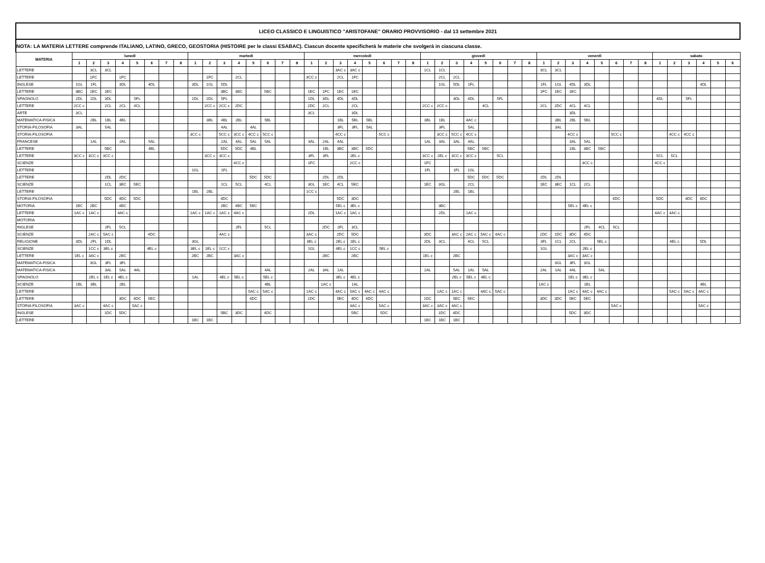| LICEO CLASSICO E LINGUISTICO "ARISTOFANE" ORARIO PROVVISORIO - dal 13 settembre 2021 | | | | | | | | | | | | | | | | | | | | | | | | | | | | | | | | | | | | | | | | | | | | | | |
| --- | --- | --- | --- | --- | --- | --- | --- | --- | --- | --- | --- | --- | --- | --- | --- | --- | --- | --- | --- | --- | --- | --- | --- | --- | --- | --- | --- | --- | --- | --- | --- | --- | --- | --- | --- | --- | --- | --- | --- | --- | --- | --- | --- | --- | --- | --- |
| NOTA: LA MATERIA LETTERE comprende ITALIANO, LATINO, GRECO, GEOSTORIA (HISTOIRE per le classi ESABAC). Ciascun docente specificherà le materie che svolgerà in ciascuna classe. | | | | | | | | | | | | | | | | | | | | | | | | | | | | | | | | | | | | | | | | | | | | | | |
| MATERIA | lunedì | | | | | | | | martedì | | | | | | | | mercoledì | | | | | | | | giovedì | | | | | | | | venerdì | | | | | | | | sabato | | | | | |
| | 1 | 2 | 3 | 4 | 5 | 6 | 7 | 8 | 1 | 2 | 3 | 4 | 5 | 6 | 7 | 8 | 1 | 2 | 3 | 4 | 5 | 6 | 7 | 8 | 1 | 2 | 3 | 4 | 5 | 6 | 7 | 8 | 1 | 2 | 3 | 4 | 5 | 6 | 7 | 8 | 1 | 2 | 3 | 4 | 5 | 6 |
| LETTERE | | 3CL | 3CL | | | | | | | | | | | | | | | | 3AC c | 3AC c | | | | | 1CL | 1CL | | | | | | | 3CL | 3CL | | | | | | | | | | | | |
| LETTERE | | 1FC | | 1FC | | | | | | 1FC | | 2CL | | | | | 3CC c | | 2CL | 1FC | | | | | | 2CL | 2CL | | | | | | | | | | | | | | | | | | | |
| INGLESE | 1GL | 1FL | | 3DL | | 4DL | | | 3DL | 1GL | 5DL | | | | | | | | | | | | | | | 1GL | 5DL | 1FL | | | | | 1FL | 1GL | 4DL | 3DL | | | | | | | | 4DL | | |
| LETTERE | 3BC | 1EC | 1EC | | | | | | | | 3BC | 3BC | | 5BC | | | 1EC | 1FC | 1EC | 1EC | | | | | | | | | | | | | 1FC | 1EC | 1EC | | | | | | | | | | | |
| SPAGNOLO | 2DL | 1DL | 3DL | | 5FL | | | | 1DL | 2DL | 5FL | | | | | | 1DL | 3DL | 4DL | 4DL | | | | | | | 3DL | 4DL | | 5FL | | | | | | | | | | | 4DL | | 5FL | | | |
| LETTERE | 2CC c | | 2CL | 2CL | 4CL | | | | | 2CC c | 2CC c | 2DC | | | | | 2DC | 2CL | | 2CL | | | | | 2CC c | 2CC c | | | 4CL | | | | 2CL | 2DC | 4CL | 4CL | | | | | | | | | | |
| ARTE | 3CL | | | | | | | | | | | | | | | | 3CL | | | 3DL | | | | | | | | | | | | | | | 3DL | | | | | | | | | | | |
| MATEMATICA-FISICA | | 2BL | 1BL | 4BL | | | | | | 3BL | 4BL | 2BL | | 5BL | | | | | 1BL | 5BL | 5BL | | | | 3BL | 1BL | | 4AC c | | | | | | 3BL | 2BL | 5BL | | | | | | | | | | |
| STORIA-FILOSOFIA | 3AL | | 5AL | | | | | | | | 4AL | | 4AL | | | | | | 3FL | 3FL | 5AL | | | | | 3FL | | 5AL | | | | | | 3AL | | | | | | | | | | | | |
| STORIA-FILOSOFIA | | | | | | | | | 3CC c | | 5CC c | 3CC c | 4CC c | 5CC c | | | | | 4CC c | | | 5CC c | | | | 3CC c | 5CC c | 4CC c | | | | | | | 4CC c | | | 5CC c | | | | 4CC c | 4CC c | | | |
| FRANCESE | | 1AL | | 2AL | | 5AL | | | | | 2AL | 4AL | 5AL | 5AL | | | 3AL | 2AL | 4AL | | | | | | 1AL | 3AL | 3AL | 4AL | | | | | | | 3AL | 5AL | | | | | | | | | | |
| LETTERE | | | 5BC | | | 4BL | | | | | 5DC | 5DC | 4BL | | | | | 1BL | 3BC | 3BC | 5DC | | | | | | | 5BC | 5BC | | | | | | 1BL | 3BC | 5BC | | | | | | | | | |
| LETTERE | 3CC c | 3CC c | 3CC c | | | | | | | 3CC c | 3CC c | | | | | | 3FL | 3FL | | 2EL c | | | | | 3CC c | 2EL c | 3CC c | 3CC c | | 5CL | | | | | | | | | | | 5CL | 5CL | | | | |
| SCIENZE | | | | | | | | | | | | 4CC c | | | | | 1FC | | | 2CC c | | | | | 1FC | | | | | | | | | | | 3CC c | | | | | 4CC c | | | | | |
| LETTERE | | | | | | | | | 1GL | | 1FL | | | | | | | | | | | | | | 1FL | | 1FL | 1GL | | | | | | | | | | | | | | | | | | |
| LETTERE | | | 2DL | 2DC | | | | | | | | | 5DC | 5DC | | | | 2DL | 2DL | | | | | | | | | 5DC | 5DC | 5DC | | | 2DL | 2DL | | | | | | | | | | | | |
| SCIENZE | | | 1CL | 3EC | 5EC | | | | | | 1CL | 5CL | | 4CL | | | 3GL | 1EC | 4CL | 5EC | | | | | 1EC | 3GL | | 2CL | | | | | 1EC | 3EC | 1CL | 2CL | | | | | | | | | | |
| LETTERE | | | | | | | | | 1BL | 2BL | | | | | | | 1CC c | | | | | | | | | | 2BL | 1BL | | | | | | | | | | | | | | | | | | |
| STORIA-FILOSOFIA | | | 5DC | 4DC | 5DC | | | | | | 4DC | | | | | | | | 5DC | 3DC | | | | | | | | | | | | | | | | | | 4DC | | | 5DC | | 4DC | 4DC | | |
| MOTORIA | 1BC | 2BC | | 4BC | | | | | | | 2BC | 4BC | 5BC | | | | | | 5EL c | 3EL c | | | | | | 3BC | | | | | | | | | 5EL c | 4EL c | | | | | | | | | | |
| LETTERE | 1AC c | 1AC c | | 4AC c | | | | | 1AC c | 1AC c | 1AC c | 4AC c | | | | | 2DL | | 1AC c | 1AC c | | | | | | 2DL | | 1AC c | | | | | | | | | | | | | 4AC c | 4AC c | | | | |
| MOTORIA | | | | | | | | | | | | | | | | | | | | | | | | | | | | | | | | | | | | | | | | | | | | | | |
| INGLESE | | | 2FL | 5CL | | | | | | | | 2FL | | 5CL | | | | 2DC | 2FL | 3CL | | | | | | | | | | | | | | | | 2FL | 4CL | 5CL | | | | | | | | |
| SCIENZE | | 2AC c | 5AC c | | | 4DC | | | | | 4AC c | | | | | | 3AC c | | 2DC | 5DC | | | | | 3DC | | 3AC c | 2AC c | 5AC c | 4AC c | | | 2DC | 1DC | 3DC | 4DC | | | | | | | | | | |
| RELIGIONE | 3DL | 2FL | 1DL | | | | | | 3GL | | | | | | | | 3EL c | | 2EL c | 1EL c | | | | | 2DL | 3CL | | 4CL | 5CL | | | | 3FL | 1CL | 2CL | | 5EL c | | | | | 4EL c | | 5DL | | |
| SCIENZE | | 1CC c | 3EL c | | | 4EL c | | | 3EL c | 1EL c | 1CC c | | | | | | 1GL | | 4EL c | 1CC c | | 5EL c | | | | | | | | | | | 1GL | | | 2EL c | | | | | | | | | | |
| LETTERE | 1EL c | 3AC c | | 2BC | | | | | 2BC | 2BC | | 3AC c | | | | | | 2BC | | 2BC | | | | | 1EL c | | 2BC | | | | | | | | 3AC c | 3AC c | | | | | | | | | | |
| MATEMATICA-FISICA | | 3GL | 3FL | 3FL | | | | | | | | | | | | | | | | | | | | | | | | | | | | | | 3GL | 3FL | 3GL | | | | | | | | | | |
| MATEMATICA-FISICA | | | 3AL | 5AL | 4AL | | | | | | | | | 4AL | | | 2AL | 3AL | 1AL | | | | | | 2AL | | 5AL | 1AL | 5AL | | | | 2AL | 1AL | 4AL | | 5AL | | | | | | | | | |
| SPAGNOLO | | 2EL c | 1EL c | 4EL c | | | | | 1AL | | 4EL c | 5EL c | | 5EL c | | | | | 3EL c | 4EL c | | | | | | | 2EL c | 5EL c | 4EL c | | | | | | 1EL c | 3EL c | | | | | | | | | | |
| SCIENZE | 1BL | 3BL | | 2BL | | | | | | | | | | 4BL | | | | 1AC c | | 1AL | | | | | | | | | | | | | 1AC c | | | 1BL | | | | | | | | 4BL | | |
| LETTERE | | | | | | | | | | | | | 5AC c | 5AC c | | | 1AC c | | 4AC c | 5AC c | 4AC c | 4AC c | | | | 1AC c | 1AC c | | 4AC c | 5AC c | | | | | 1AC c | 4AC c | 4AC c | | | | | 5AC c | 5AC c | 4AC c | | |
| LETTERE | | | | 3DC | 4DC | 5EC | | | | | | | 4DC | | | | 1DC | | 5EC | 4DC | 4DC | | | | 1DC | | 5EC | 5EC | | | | | 3DC | 3DC | 5EC | 5EC | | | | | | | | | | |
| STORIA-FILOSOFIA | 3AC c | | 4AC c | | 5AC c | | | | | | | | | | | | | | | 4AC c | | 5AC c | | | 3AC c | 3AC c | 4AC c | | | | | | | | | | | 5AC c | | | | | | 5AC c | | |
| INGLESE | | | 1DC | 5DC | | | | | | | 5BC | 3DC | | 4DC | | | | | | 5BC | | 5DC | | | | 1DC | 4DC | | | | | | | | 5DC | 3DC | | | | | | | | | | |
| LETTERE | | | | | | | | | 1BC | 1BC | | | | | | | | | | | | | | | 1BC | 1BC | 1BC | | | | | | | | | | | | | | | | | | | |